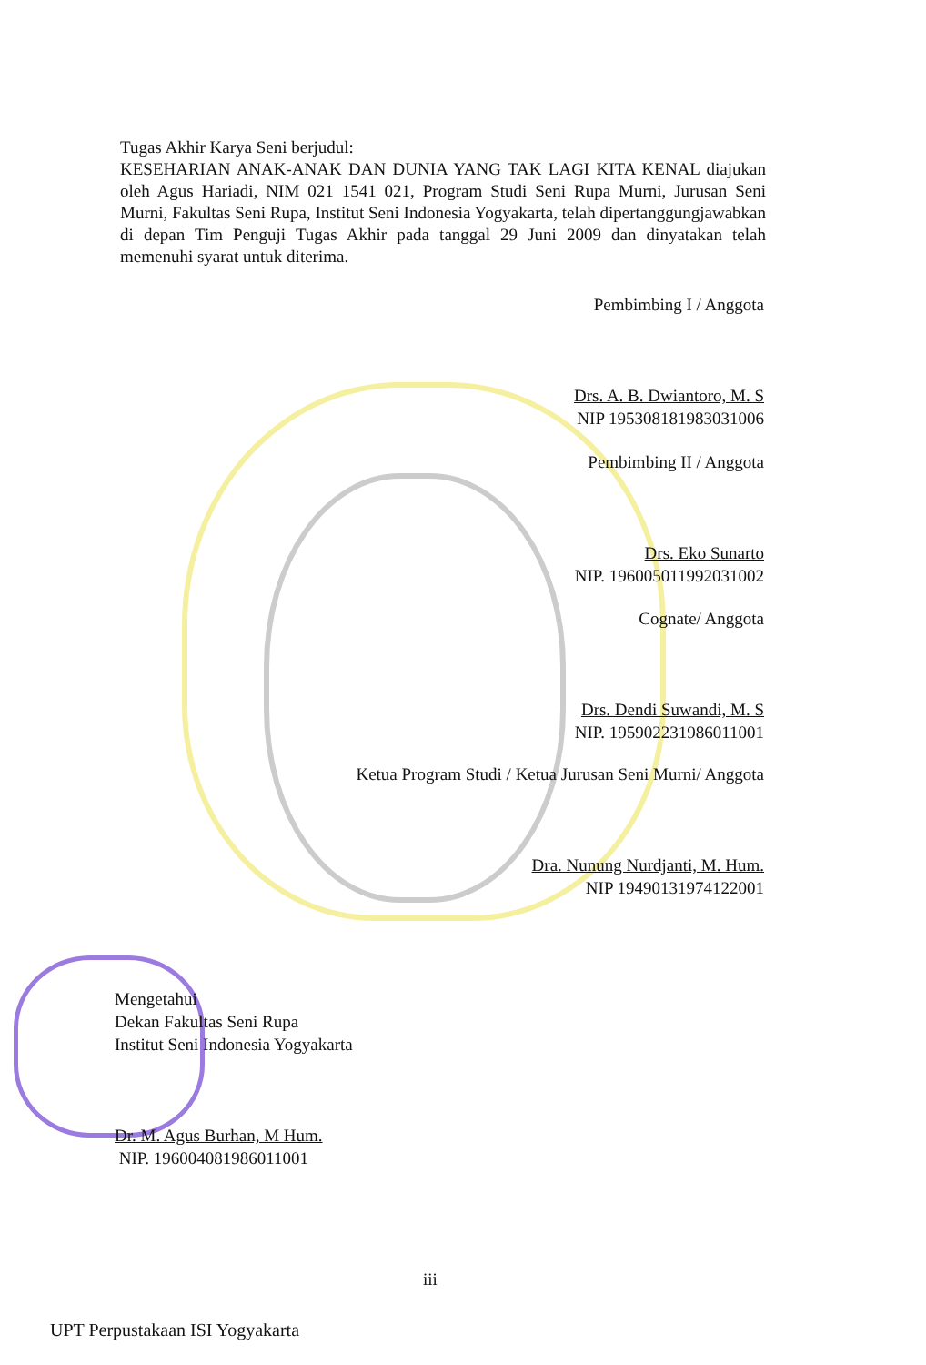Tugas Akhir Karya Seni berjudul:
KESEHARIAN ANAK-ANAK DAN DUNIA YANG TAK LAGI KITA KENAL diajukan oleh Agus Hariadi, NIM 021 1541 021, Program Studi Seni Rupa Murni, Jurusan Seni Murni, Fakultas Seni Rupa, Institut Seni Indonesia Yogyakarta, telah dipertanggungjawabkan di depan Tim Penguji Tugas Akhir pada tanggal 29 Juni 2009 dan dinyatakan telah memenuhi syarat untuk diterima.
Pembimbing I / Anggota
Drs. A. B. Dwiantoro, M. S
NIP 195308181983031006
Pembimbing II / Anggota
Drs. Eko Sunarto
NIP. 196005011992031002
Cognate/ Anggota
Drs. Dendi Suwandi, M. S
NIP. 195902231986011001
Ketua Program Studi / Ketua Jurusan Seni Murni/ Anggota
Dra. Nunung Nurdjanti, M. Hum.
NIP 19490131974122001
Mengetahui
Dekan Fakultas Seni Rupa
Institut Seni Indonesia Yogyakarta
Dr. M. Agus Burhan, M Hum.
NIP. 196004081986011001
iii
UPT Perpustakaan ISI Yogyakarta